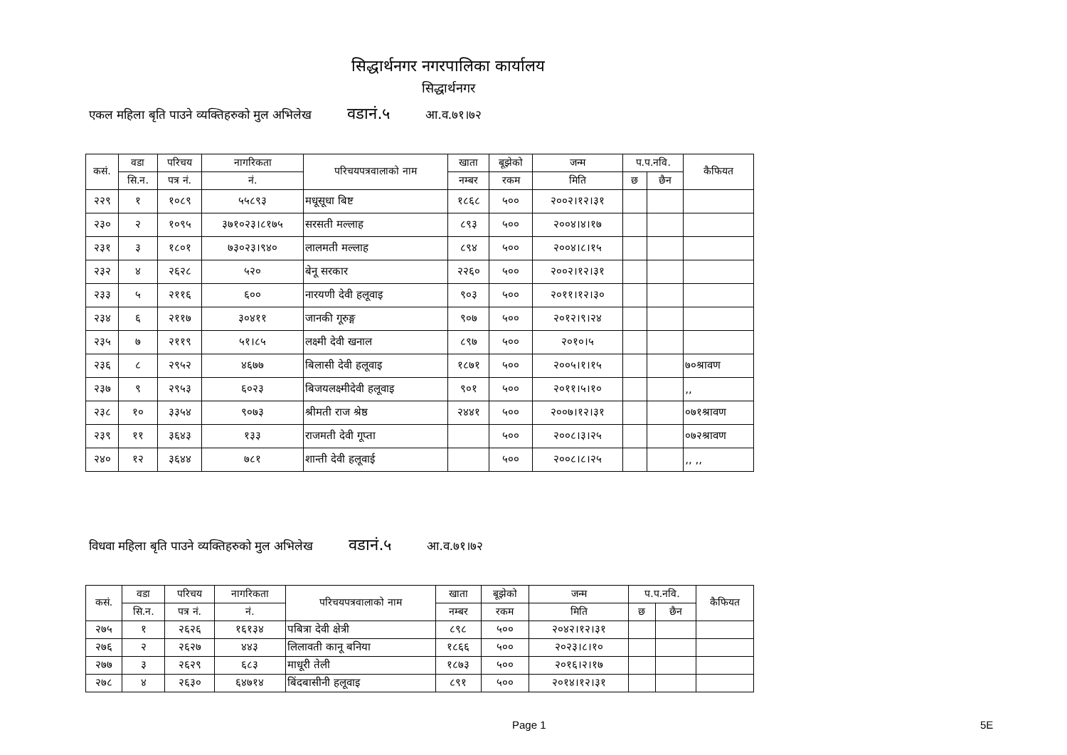सिद्धार्थनगर नगरपालिका कार्यालय
सिद्धार्थनगर
एकल महिला बृति पाउने व्यक्तिहरुको मुल अभिलेख वडानं.५ आ.व.७१।७२
| कसं. | वडा | परिचय | नागरिकता | परिचयपत्रवालाको नाम | खाता | बूझेको | जन्म | प.प.नवि. | | कैफियत |
| --- | --- | --- | --- | --- | --- | --- | --- | --- | --- | --- |
| | सि.न. | पत्र नं. | नं. | | नम्बर | रकम | मिति | छ | छैन | |
| २२९ | १ | १०८९ | ५५८९३ | मधूसूधा बिष्ट | १८६८ | ५०० | २००२।१२।३१ | | | |
| २३० | २ | १०९५ | ३७१०२३।८१७५ | सरसती मल्लाह | ८९३ | ५०० | २००४।४।१७ | | | |
| २३१ | ३ | १८०१ | ७३०२३।९४० | लालमती मल्लाह | ८९४ | ५०० | २००४।८।१५ | | | |
| २३२ | ४ | २६२८ | ५२० | बेनू सरकार | २२६० | ५०० | २००२।१२।३१ | | | |
| २३३ | ५ | २११६ | ६०० | नारयणी देवी हलूवाइ | ९०३ | ५०० | २०११।१२।३० | | | |
| २३४ | ६ | २११७ | ३०४११ | जानकी गूरुङ्ग | ९०७ | ५०० | २०१२।९।२४ | | | |
| २३५ | ७ | २११९ | ५१।८५ | लक्ष्मी देवी खनाल | ८९७ | ५०० | २०१०।५ | | | |
| २३६ | ८ | २९५२ | ४६७७ | बिलासी देवी हलूवाइ | १८७१ | ५०० | २००५।१।१५ | | | ७०श्रावण |
| २३७ | ९ | २९५३ | ६०२३ | बिजयलक्ष्मीदेवी हलूवाइ | ९०१ | ५०० | २०११।५।१० | | | ,, |
| २३८ | १० | ३३५४ | ९०७३ | श्रीमती राज श्रेष्ठ | २४४१ | ५०० | २००७।१२।३१ | | | ०७१श्रावण |
| २३९ | ११ | ३६४३ | १३३ | राजमती देवी गूप्ता | | ५०० | २००८।३।२५ | | | ०७२श्रावण |
| २४० | १२ | ३६४४ | ७८१ | शान्ती देवी हलूवाई | | ५०० | २००८।८।२५ | | | ,, ,, |
विधवा महिला बृति पाउने व्यक्तिहरुको मुल अभिलेख वडानं.५ आ.व.७१।७२
| कसं. | वडा | परिचय | नागरिकता | परिचयपत्रवालाको नाम | खाता | बूझेको | जन्म | प.प.नवि. | | कैफियत |
| --- | --- | --- | --- | --- | --- | --- | --- | --- | --- | --- |
| | सि.न. | पत्र नं. | नं. | | नम्बर | रकम | मिति | छ | छैन | |
| २७५ | १ | २६२६ | १६१३४ | पबित्रा देवी क्षेत्री | ८९८ | ५०० | २०४२।१२।३१ | | | |
| २७६ | २ | २६२७ | ४४३ | लिलावती कानू बनिया | १८६६ | ५०० | २०२३।८।१० | | | |
| २७७ | ३ | २६२९ | ६८३ | माधूरी तेली | १८७३ | ५०० | २०१६।२।१७ | | | |
| २७८ | ४ | २६३० | ६४७१४ | बिंदबासीनी हलूवाइ | ८९१ | ५०० | २०१४।१२।३१ | | | |
Page 1 5E